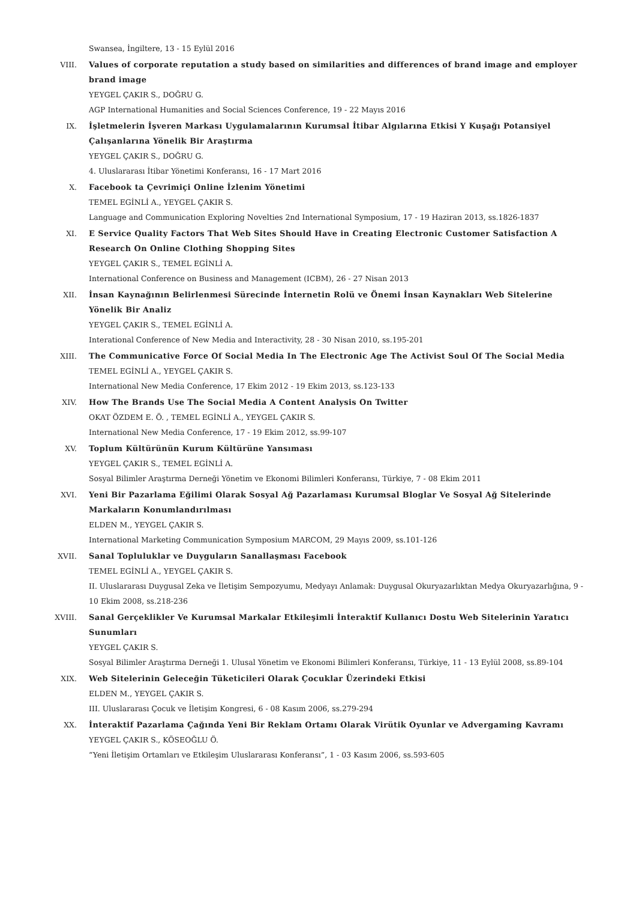Swansea, İngiltere, 13 - 15 Eylül 2016
VIII. Values of corporate reputation a study based on similarities and differences of brand image and employer brand image
YEYGEL ÇAKIR S., DOĞRU G.
AGP International Humanities and Social Sciences Conference, 19 - 22 Mayıs 2016
IX. İşletmelerin İşveren Markası Uygulamalarının Kurumsal İtibar Algılarına Etkisi Y Kuşağı Potansiyel Çalışanlarına Yönelik Bir Araştırma
YEYGEL ÇAKIR S., DOĞRU G.
4. Uluslararası İtibar Yönetimi Konferansı, 16 - 17 Mart 2016
X. Facebook ta Çevrimiçi Online İzlenim Yönetimi
TEMEL EGİNLİ A., YEYGEL ÇAKIR S.
Language and Communication Exploring Novelties 2nd International Symposium, 17 - 19 Haziran 2013, ss.1826-1837
XI. E Service Quality Factors That Web Sites Should Have in Creating Electronic Customer Satisfaction A Research On Online Clothing Shopping Sites
YEYGEL ÇAKIR S., TEMEL EGİNLİ A.
International Conference on Business and Management (ICBM), 26 - 27 Nisan 2013
XII. İnsan Kaynağının Belirlenmesi Sürecinde İnternetin Rolü ve Önemi İnsan Kaynakları Web Sitelerine Yönelik Bir Analiz
YEYGEL ÇAKIR S., TEMEL EGİNLİ A.
Interational Conference of New Media and Interactivity, 28 - 30 Nisan 2010, ss.195-201
XIII. The Communicative Force Of Social Media In The Electronic Age The Activist Soul Of The Social Media
TEMEL EGİNLİ A., YEYGEL ÇAKIR S.
International New Media Conference, 17 Ekim 2012 - 19 Ekim 2013, ss.123-133
XIV. How The Brands Use The Social Media A Content Analysis On Twitter
OKAT ÖZDEM E. Ö. , TEMEL EGİNLİ A., YEYGEL ÇAKIR S.
International New Media Conference, 17 - 19 Ekim 2012, ss.99-107
XV. Toplum Kültürünün Kurum Kültürüne Yansıması
YEYGEL ÇAKIR S., TEMEL EGİNLİ A.
Sosyal Bilimler Araştırma Derneği Yönetim ve Ekonomi Bilimleri Konferansı, Türkiye, 7 - 08 Ekim 2011
XVI. Yeni Bir Pazarlama Eğilimi Olarak Sosyal Ağ Pazarlaması Kurumsal Bloglar Ve Sosyal Ağ Sitelerinde Markaların Konumlandırılması
ELDEN M., YEYGEL ÇAKIR S.
International Marketing Communication Symposium MARCOM, 29 Mayıs 2009, ss.101-126
XVII. Sanal Topluluklar ve Duyguların Sanallaşması Facebook
TEMEL EGİNLİ A., YEYGEL ÇAKIR S.
II. Uluslararası Duygusal Zeka ve İletişim Sempozyumu, Medyayı Anlamak: Duygusal Okuryazarlıktan Medya Okuryazarlığına, 9 - 10 Ekim 2008, ss.218-236
XVIII. Sanal Gerçeklikler Ve Kurumsal Markalar Etkileşimli İnteraktif Kullanıcı Dostu Web Sitelerinin Yaratıcı Sunumları
YEYGEL ÇAKIR S.
Sosyal Bilimler Araştırma Derneği 1. Ulusal Yönetim ve Ekonomi Bilimleri Konferansı, Türkiye, 11 - 13 Eylül 2008, ss.89-104
XIX. Web Sitelerinin Geleceğin Tüketicileri Olarak Çocuklar Üzerindeki Etkisi
ELDEN M., YEYGEL ÇAKIR S.
III. Uluslararası Çocuk ve İletişim Kongresi, 6 - 08 Kasım 2006, ss.279-294
XX. İnteraktif Pazarlama Çağında Yeni Bir Reklam Ortamı Olarak Virütik Oyunlar ve Advergaming Kavramı
YEYGEL ÇAKIR S., KÖSEOĞLU Ö.
“Yeni İletişim Ortamları ve Etkileşim Uluslararası Konferansı”, 1 - 03 Kasım 2006, ss.593-605